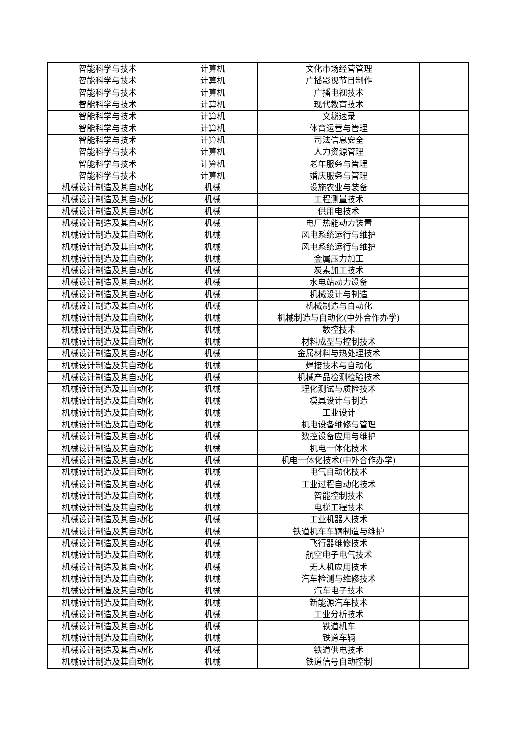| 智能科学与技术 | 计算机 | 文化市场经营管理 | |
| 智能科学与技术 | 计算机 | 广播影视节目制作 | |
| 智能科学与技术 | 计算机 | 广播电视技术 | |
| 智能科学与技术 | 计算机 | 现代教育技术 | |
| 智能科学与技术 | 计算机 | 文秘速录 | |
| 智能科学与技术 | 计算机 | 体育运营与管理 | |
| 智能科学与技术 | 计算机 | 司法信息安全 | |
| 智能科学与技术 | 计算机 | 人力资源管理 | |
| 智能科学与技术 | 计算机 | 老年服务与管理 | |
| 智能科学与技术 | 计算机 | 婚庆服务与管理 | |
| 机械设计制造及其自动化 | 机械 | 设施农业与装备 | |
| 机械设计制造及其自动化 | 机械 | 工程测量技术 | |
| 机械设计制造及其自动化 | 机械 | 供用电技术 | |
| 机械设计制造及其自动化 | 机械 | 电厂热能动力装置 | |
| 机械设计制造及其自动化 | 机械 | 风电系统运行与维护 | |
| 机械设计制造及其自动化 | 机械 | 风电系统运行与维护 | |
| 机械设计制造及其自动化 | 机械 | 金属压力加工 | |
| 机械设计制造及其自动化 | 机械 | 炭素加工技术 | |
| 机械设计制造及其自动化 | 机械 | 水电站动力设备 | |
| 机械设计制造及其自动化 | 机械 | 机械设计与制造 | |
| 机械设计制造及其自动化 | 机械 | 机械制造与自动化 | |
| 机械设计制造及其自动化 | 机械 | 机械制造与自动化(中外合作办学) | |
| 机械设计制造及其自动化 | 机械 | 数控技术 | |
| 机械设计制造及其自动化 | 机械 | 材料成型与控制技术 | |
| 机械设计制造及其自动化 | 机械 | 金属材料与热处理技术 | |
| 机械设计制造及其自动化 | 机械 | 焊接技术与自动化 | |
| 机械设计制造及其自动化 | 机械 | 机械产品检测检验技术 | |
| 机械设计制造及其自动化 | 机械 | 理化测试与质检技术 | |
| 机械设计制造及其自动化 | 机械 | 模具设计与制造 | |
| 机械设计制造及其自动化 | 机械 | 工业设计 | |
| 机械设计制造及其自动化 | 机械 | 机电设备维修与管理 | |
| 机械设计制造及其自动化 | 机械 | 数控设备应用与维护 | |
| 机械设计制造及其自动化 | 机械 | 机电一体化技术 | |
| 机械设计制造及其自动化 | 机械 | 机电一体化技术(中外合作办学) | |
| 机械设计制造及其自动化 | 机械 | 电气自动化技术 | |
| 机械设计制造及其自动化 | 机械 | 工业过程自动化技术 | |
| 机械设计制造及其自动化 | 机械 | 智能控制技术 | |
| 机械设计制造及其自动化 | 机械 | 电梯工程技术 | |
| 机械设计制造及其自动化 | 机械 | 工业机器人技术 | |
| 机械设计制造及其自动化 | 机械 | 铁道机车车辆制造与维护 | |
| 机械设计制造及其自动化 | 机械 | 飞行器维修技术 | |
| 机械设计制造及其自动化 | 机械 | 航空电子电气技术 | |
| 机械设计制造及其自动化 | 机械 | 无人机应用技术 | |
| 机械设计制造及其自动化 | 机械 | 汽车检测与维修技术 | |
| 机械设计制造及其自动化 | 机械 | 汽车电子技术 | |
| 机械设计制造及其自动化 | 机械 | 新能源汽车技术 | |
| 机械设计制造及其自动化 | 机械 | 工业分析技术 | |
| 机械设计制造及其自动化 | 机械 | 铁道机车 | |
| 机械设计制造及其自动化 | 机械 | 铁道车辆 | |
| 机械设计制造及其自动化 | 机械 | 铁道供电技术 | |
| 机械设计制造及其自动化 | 机械 | 铁道信号自动控制 | |